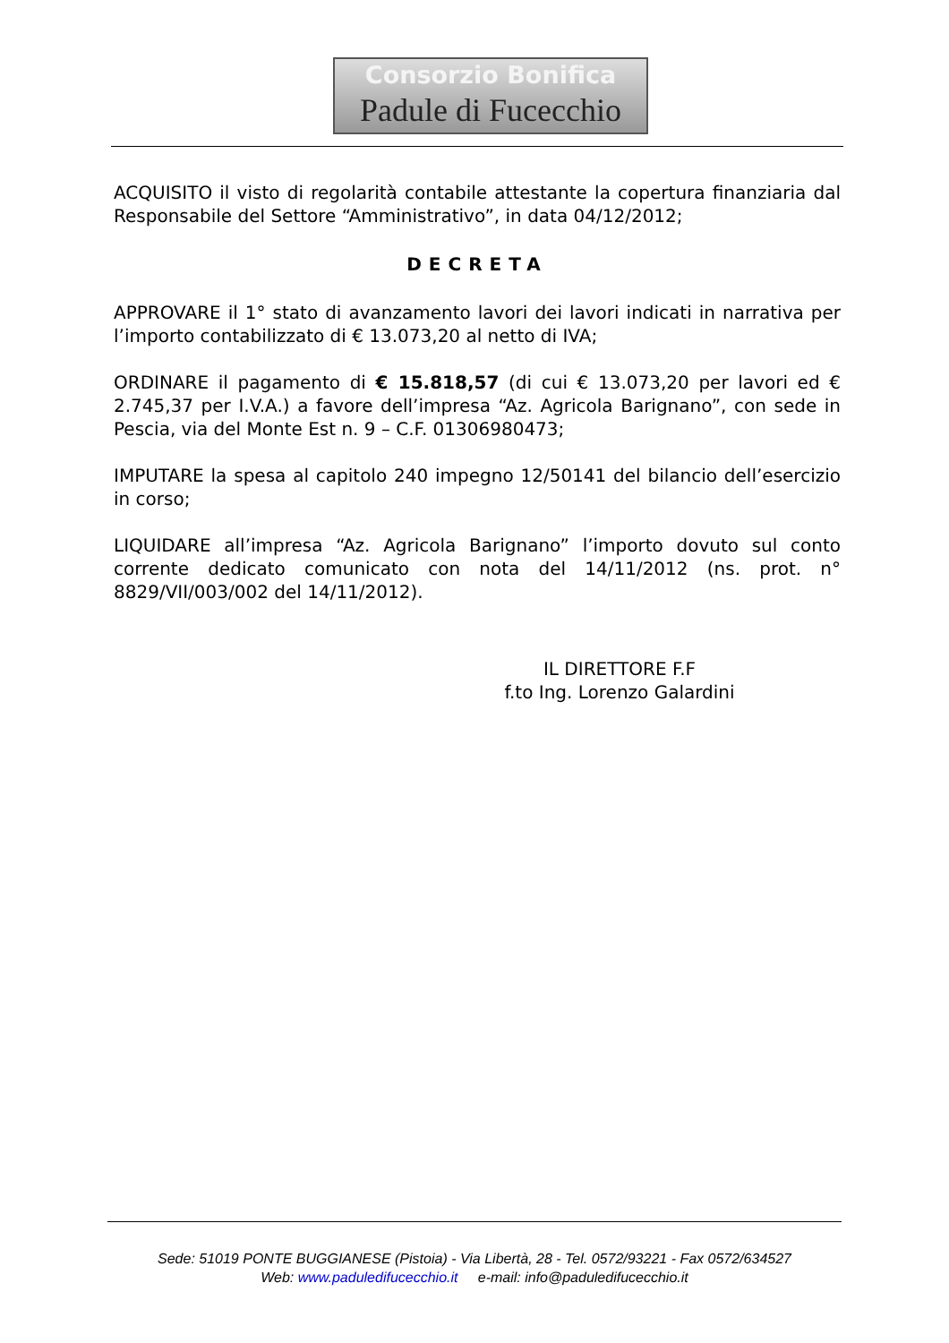Consorzio Bonifica
Padule di Fucecchio
ACQUISITO il visto di regolarità contabile attestante la copertura finanziaria dal Responsabile del Settore “Amministrativo”, in data 04/12/2012;
DECRETA
APPROVARE il 1° stato di avanzamento lavori dei lavori indicati in narrativa per l’importo contabilizzato di € 13.073,20 al netto di IVA;
ORDINARE il pagamento di € 15.818,57 (di cui € 13.073,20 per lavori ed € 2.745,37 per I.V.A.) a favore dell’impresa “Az. Agricola Barignano”, con sede in Pescia, via del Monte Est n. 9 – C.F. 01306980473;
IMPUTARE la spesa al capitolo 240 impegno 12/50141 del bilancio dell’esercizio in corso;
LIQUIDARE all’impresa “Az. Agricola Barignano” l’importo dovuto sul conto corrente dedicato comunicato con nota del 14/11/2012 (ns. prot. n° 8829/VII/003/002 del 14/11/2012).
IL DIRETTORE F.F
f.to Ing. Lorenzo Galardini
Sede: 51019 PONTE BUGGIANESE (Pistoia) - Via Libertà, 28 - Tel. 0572/93221 - Fax 0572/634527
Web: www.paduledifucecchio.it e-mail: info@paduledifucecchio.it